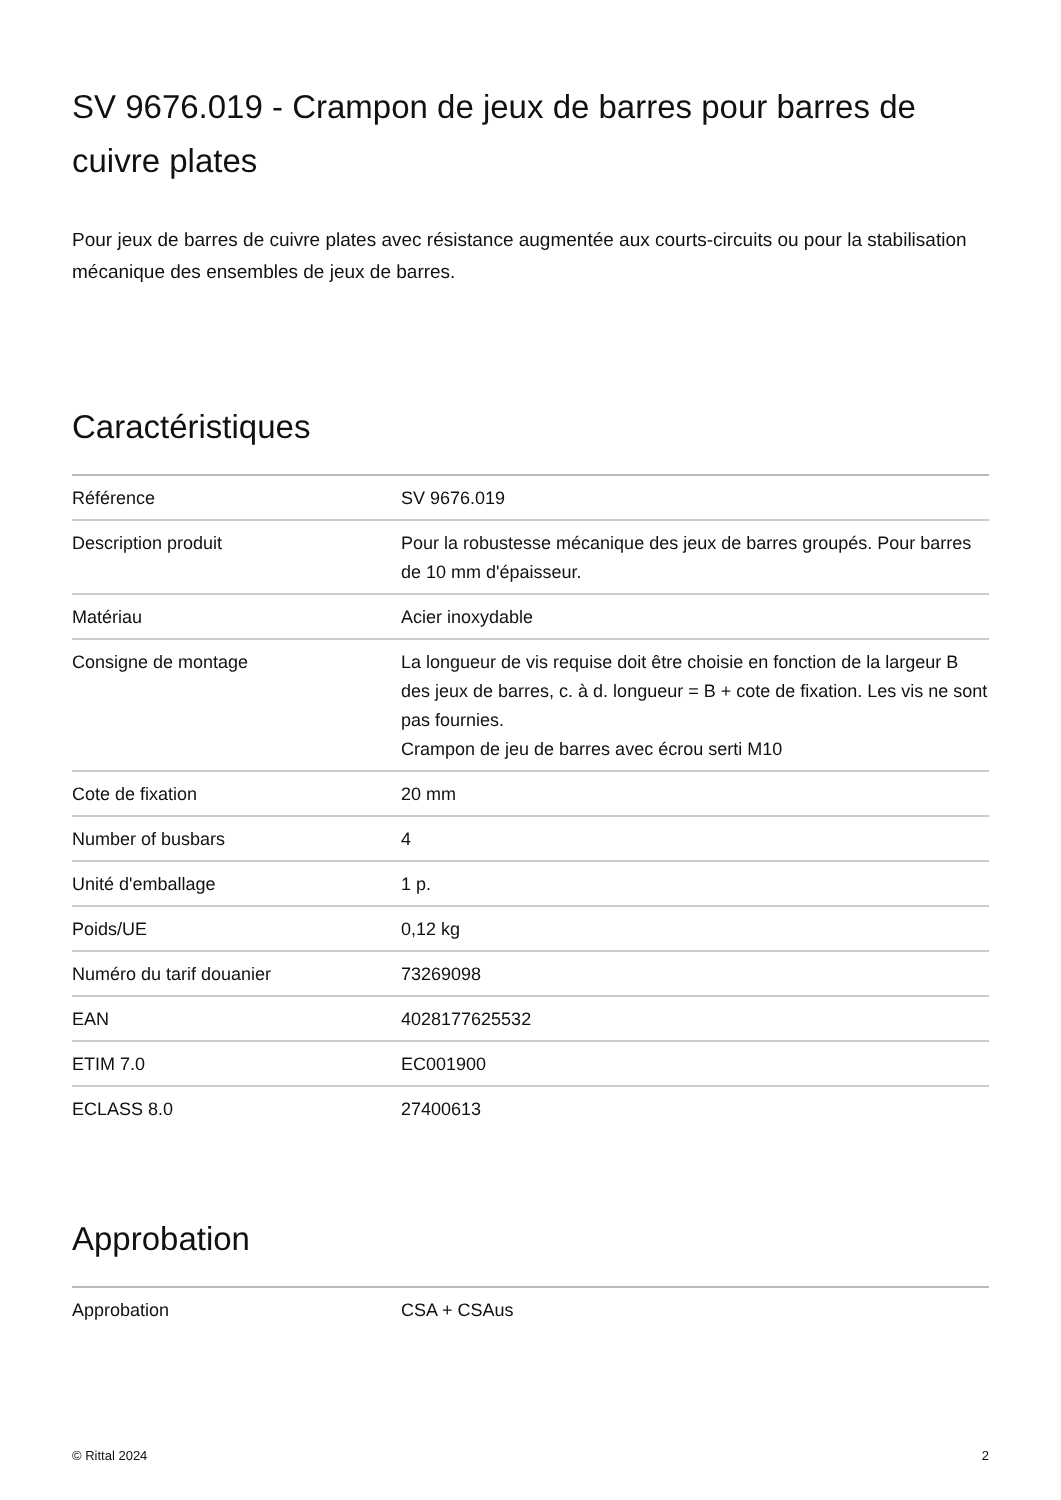SV 9676.019 - Crampon de jeux de barres pour barres de cuivre plates
Pour jeux de barres de cuivre plates avec résistance augmentée aux courts-circuits ou pour la stabilisation mécanique des ensembles de jeux de barres.
Caractéristiques
| Référence | SV 9676.019 |
| Description produit | Pour la robustesse mécanique des jeux de barres groupés. Pour barres de 10 mm d'épaisseur. |
| Matériau | Acier inoxydable |
| Consigne de montage | La longueur de vis requise doit être choisie en fonction de la largeur B des jeux de barres, c. à d. longueur = B + cote de fixation. Les vis ne sont pas fournies. Crampon de jeu de barres avec écrou serti M10 |
| Cote de fixation | 20 mm |
| Number of busbars | 4 |
| Unité d'emballage | 1 p. |
| Poids/UE | 0,12 kg |
| Numéro du tarif douanier | 73269098 |
| EAN | 4028177625532 |
| ETIM 7.0 | EC001900 |
| ECLASS 8.0 | 27400613 |
Approbation
| Approbation | CSA + CSAus |
© Rittal 2024 2